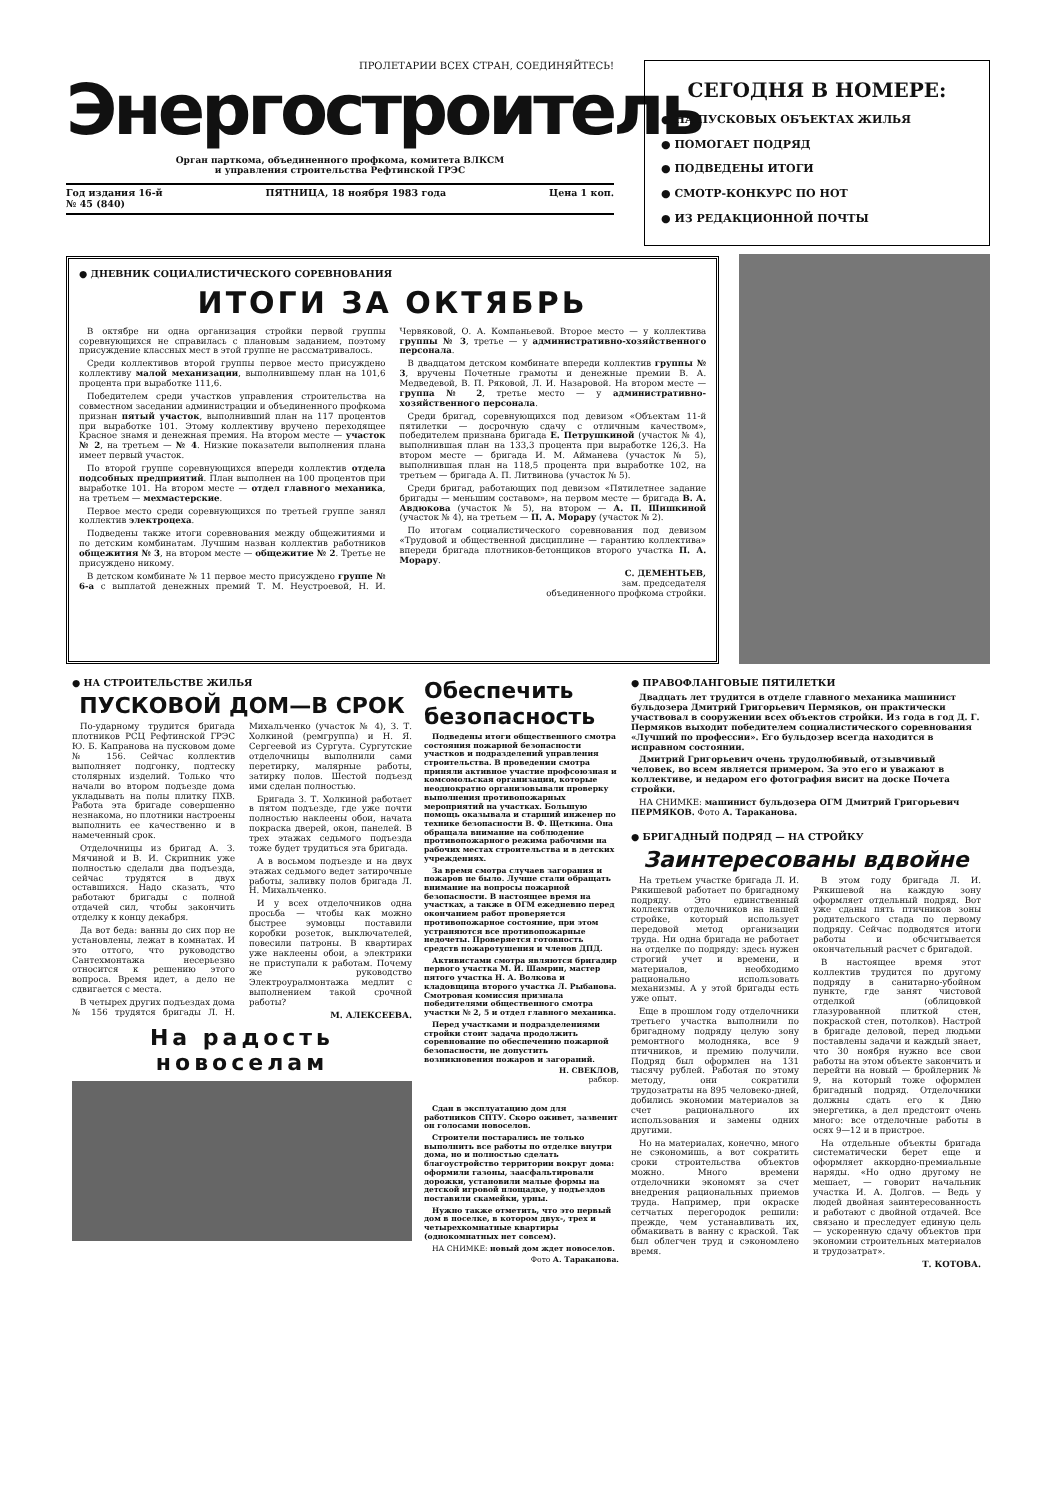ПРОЛЕТАРИИ ВСЕХ СТРАН, СОЕДИНЯЙТЕСЬ!
Энергостроитель
Орган парткома, объединенного профкома, комитета ВЛКСМ
и управления строительства Рефтинской ГРЭС
Год издания 16-й
№ 45 (840) ПЯТНИЦА, 18 ноября 1983 года Цена 1 коп.
СЕГОДНЯ В НОМЕРЕ:
● НА ПУСКОВЫХ ОБЪЕКТАХ ЖИЛЬЯ
● ПОМОГАЕТ ПОДРЯД
● ПОДВЕДЕНЫ ИТОГИ
● СМОТР-КОНКУРС ПО НОТ
● ИЗ РЕДАКЦИОННОЙ ПОЧТЫ
● ДНЕВНИК СОЦИАЛИСТИЧЕСКОГО СОРЕВНОВАНИЯ
ИТОГИ ЗА ОКТЯБРЬ
В октябре ни одна организация стройки первой группы соревнующихся не справилась с плановым заданием, поэтому присуждение классных мест в этой группе не рассматривалось.
Среди коллективов второй группы первое место присуждено коллективу малой механизации, выполнившему план на 101,6 процента при выработке 111,6.
Победителем среди участков управления строительства на совместном заседании администрации и объединенного профкома признан пятый участок, выполнивший план на 117 процентов при выработке 101. Этому коллективу вручено переходящее Красное знамя и денежная премия. На втором месте — участок № 2, на третьем — № 4. Низкие показатели выполнения плана имеет первый участок.
По второй группе соревнующихся впереди коллектив отдела подсобных предприятий. План выполнен на 100 процентов при выработке 101. На втором месте — отдел главного механика, на третьем — мехмастерские.
Первое место среди соревнующихся по третьей группе занял коллектив электроцеха.
Подведены также итоги соревнования между общежитиями и по детским комбинатам. Лучшим назван коллектив работников общежития № 3, на втором месте — общежитие № 2. Третье не присуждено никому.
В детском комбинате № 11 первое место присуждено группе № 6-а с выплатой денежных премий Т. М. Неустроевой, Н. И. Червяковой, О. А. Компаньевой. Второе место — у коллектива группы № 3, третье — у административно-хозяйственного персонала.
В двадцатом детском комбинате впереди коллектив группы № 3, вручены Почетные грамоты и денежные премии В. А. Медведевой, В. П. Ряковой, Л. И. Назаровой. На втором месте — группа № 2, третье место — у административно-хозяйственного персонала.
Среди бригад, соревнующихся под девизом «Объектам 11-й пятилетки — досрочную сдачу с отличным качеством», победителем признана бригада Е. Петрушкиной (участок № 4), выполнившая план на 133,3 процента при выработке 126,3. На втором месте — бригада И. М. Айманева (участок № 5), выполнившая план на 118,5 процента при выработке 102, на третьем — бригада А. П. Литвинова (участок № 5).
Среди бригад, работающих под девизом «Пятилетнее задание бригады — меньшим составом», на первом месте — бригада В. А. Авдюкова (участок № 5), на втором — А. П. Шишкиной (участок № 4), на третьем — П. А. Морару (участок № 2).
По итогам социалистического соревнования под девизом «Трудовой и общественной дисциплине — гарантию коллектива» впереди бригада плотников-бетонщиков второго участка П. А. Морару.
С. ДЕМЕНТЬЕВ,
зам. председателя
объединенного профкома стройки.
● НА СТРОИТЕЛЬСТВЕ ЖИЛЬЯ
ПУСКОВОЙ ДОМ—В СРОК
По-ударному трудится бригада плотников РСЦ Рефтинской ГРЭС Ю. Б. Капранова на пусковом доме № 156. Сейчас коллектив выполняет подгонку, подтеску столярных изделий. Только что начали во втором подъезде дома укладывать на полы плитку ПХВ. Работа эта бригаде совершенно незнакома, но плотники настроены выполнить ее качественно и в намеченный срок.
Отделочницы из бригад А. З. Мячиной и В. И. Скрипник уже полностью сделали два подъезда, сейчас трудятся в двух оставшихся. Надо сказать, что работают бригады с полной отдачей сил, чтобы закончить отделку к концу декабря.
Да вот беда: ванны до сих пор не установлены, лежат в комнатах. И это оттого, что руководство Сантехмонтажа несерьезно относится к решению этого вопроса. Время идет, а дело не сдвигается с места.
В четырех других подъездах дома № 156 трудятся бригады Л. Н. Михальченко (участок № 4), З. Т. Холкиной (ремгруппа) и Н. Я. Сергеевой из Сургута. Сургутские отделочницы выполнили сами перетирку, малярные работы, затирку полов. Шестой подъезд ими сделан полностью.
Бригада З. Т. Холкиной работает в пятом подъезде, где уже почти полностью наклеены обои, начата покраска дверей, окон, панелей. В трех этажах седьмого подъезда тоже будет трудиться эта бригада.
А в восьмом подъезде и на двух этажах седьмого ведет затирочные работы, заливку полов бригада Л. Н. Михальченко.
И у всех отделочников одна просьба — чтобы как можно быстрее эумовцы поставили коробки розеток, выключателей, повесили патроны. В квартирах уже наклеены обои, а электрики не приступали к работам. Почему же руководство Электроуралмонтажа медлит с выполнением такой срочной работы?
М. АЛЕКСЕЕВА.
На радость новоселам
Обеспечить безопасность
Подведены итоги общественного смотра состояния пожарной безопасности участков и подразделений управления строительства. В проведении смотра приняли активное участие профсоюзная и комсомольская организации, которые неоднократно организовывали проверку выполнения противопожарных мероприятий на участках. Большую помощь оказывала и старший инженер по технике безопасности В. Ф. Щеткина. Она обращала внимание на соблюдение противопожарного режима рабочими на рабочих местах строительства и в детских учреждениях.
За время смотра случаев загорания и пожаров не было. Лучше стали обращать внимание на вопросы пожарной безопасности. В настоящее время на участках, а также в ОГМ ежедневно перед окончанием работ проверяется противопожарное состояние, при этом устраняются все противопожарные недочеты. Проверяется готовность средств пожаротушения и членов ДПД.
Активистами смотра являются бригадир первого участка М. И. Шамрин, мастер пятого участка Н. А. Волкова и кладовщица второго участка Л. Рыбанова. Смотровая комиссия признала победителями общественного смотра участки № 2, 5 и отдел главного механика.
Перед участками и подразделениями стройки стоит задача продолжить соревнование по обеспечению пожарной безопасности, не допустить возникновения пожаров и загораний.
Н. СВЕКЛОВ,
рабкор.
Сдан в эксплуатацию дом для работников СПТУ. Скоро оживет, зазвенит он голосами новоселов.
Строители постарались не только выполнить все работы по отделке внутри дома, но и полностью сделать благоустройство территории вокруг дома: оформили газоны, заасфальтировали дорожки, установили малые формы на детской игровой площадке, у подъездов поставили скамейки, урны.
Нужно также отметить, что это первый дом в поселке, в котором двух-, трех и четырехкомнатные квартиры (однокомнатных нет совсем).
НА СНИМКЕ: новый дом ждет новоселов.
Фото А. Тараканова.
● ПРАВОФЛАНГОВЫЕ ПЯТИЛЕТКИ
Двадцать лет трудится в отделе главного механика машинист бульдозера Дмитрий Григорьевич Пермяков, он практически участвовал в сооружении всех объектов стройки. Из года в год Д. Г. Пермяков выходит победителем социалистического соревнования «Лучший по профессии». Его бульдозер всегда находится в исправном состоянии.
Дмитрий Григорьевич очень трудолюбивый, отзывчивый человек, во всем является примером. За это его и уважают в коллективе, и недаром его фотография висит на доске Почета стройки.
НА СНИМКЕ: машинист бульдозера ОГМ Дмитрий Григорьевич ПЕРМЯКОВ. Фото А. Тараканова.
● БРИГАДНЫЙ ПОДРЯД — НА СТРОЙКУ
Заинтересованы вдвойне
На третьем участке бригада Л. И. Рякишевой работает по бригадному подряду. Это единственный коллектив отделочников на нашей стройке, который использует передовой метод организации труда. Ни одна бригада не работает на отделке по подряду: здесь нужен строгий учет и времени, и материалов, необходимо рационально использовать механизмы. А у этой бригады есть уже опыт.
Еще в прошлом году отделочники третьего участка выполнили по бригадному подряду целую зону ремонтного молодняка, все 9 птичников, и премию получили. Подряд был оформлен на 131 тысячу рублей. Работая по этому методу, они сократили трудозатраты на 895 человеко-дней, добились экономии материалов за счет рационального их использования и замены одних другими.
Но на материалах, конечно, много не сэкономишь, а вот сократить сроки строительства объектов можно. Много времени отделочники экономят за счет внедрения рациональных приемов труда. Например, при окраске сетчатых перегородок решили: прежде, чем устанавливать их, обмакивать в ванну с краской. Так был облегчен труд и сэкономлено время.
В этом году бригада Л. И. Рякишевой на каждую зону оформляет отдельный подряд. Вот уже сданы пять птичников зоны родительского стада по первому подряду. Сейчас подводятся итоги работы и обсчитывается окончательный расчет с бригадой.
В настоящее время этот коллектив трудится по другому подряду в санитарно-убойном пункте, где занят чистовой отделкой (облицовкой глазурованной плиткой стен, покраской стен, потолков). Настрой в бригаде деловой, перед людьми поставлены задачи и каждый знает, что 30 ноября нужно все свои работы на этом объекте закончить и перейти на новый — бройлерник № 9, на который тоже оформлен бригадный подряд. Отделочники должны сдать его к Дню энергетика, а дел предстоит очень много: все отделочные работы в осях 9—12 и в пристрое.
На отдельные объекты бригада систематически берет еще и оформляет аккордно-премиальные наряды. «Но одно другому не мешает, — говорит начальник участка И. А. Долгов. — Ведь у людей двойная заинтересованность и работают с двойной отдачей. Все связано и преследует единую цель — ускоренную сдачу объектов при экономии строительных материалов и трудозатрат».
Т. КОТОВА.